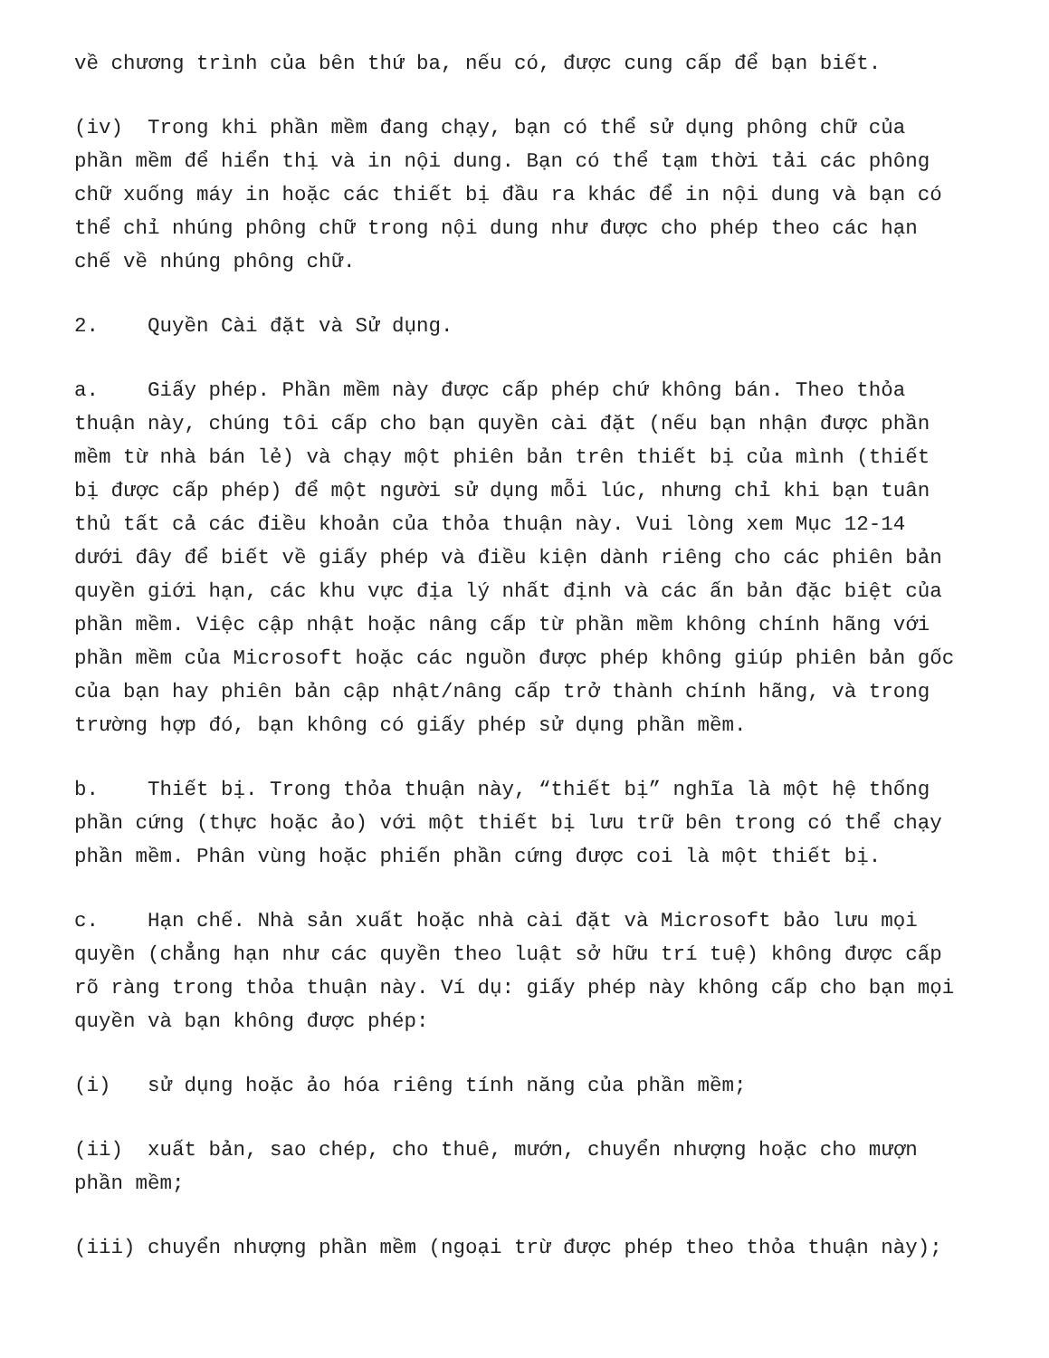về chương trình của bên thứ ba, nếu có, được cung cấp để bạn biết.
(iv) Trong khi phần mềm đang chạy, bạn có thể sử dụng phông chữ của phần mềm để hiển thị và in nội dung. Bạn có thể tạm thời tải các phông chữ xuống máy in hoặc các thiết bị đầu ra khác để in nội dung và bạn có thể chỉ nhúng phông chữ trong nội dung như được cho phép theo các hạn chế về nhúng phông chữ.
2. Quyền Cài đặt và Sử dụng.
a. Giấy phép. Phần mềm này được cấp phép chứ không bán. Theo thỏa thuận này, chúng tôi cấp cho bạn quyền cài đặt (nếu bạn nhận được phần mềm từ nhà bán lẻ) và chạy một phiên bản trên thiết bị của mình (thiết bị được cấp phép) để một người sử dụng mỗi lúc, nhưng chỉ khi bạn tuân thủ tất cả các điều khoản của thỏa thuận này. Vui lòng xem Mục 12-14 dưới đây để biết về giấy phép và điều kiện dành riêng cho các phiên bản quyền giới hạn, các khu vực địa lý nhất định và các ấn bản đặc biệt của phần mềm. Việc cập nhật hoặc nâng cấp từ phần mềm không chính hãng với phần mềm của Microsoft hoặc các nguồn được phép không giúp phiên bản gốc của bạn hay phiên bản cập nhật/nâng cấp trở thành chính hãng, và trong trường hợp đó, bạn không có giấy phép sử dụng phần mềm.
b. Thiết bị. Trong thỏa thuận này, “thiết bị” nghĩa là một hệ thống phần cứng (thực hoặc ảo) với một thiết bị lưu trữ bên trong có thể chạy phần mềm. Phân vùng hoặc phiến phần cứng được coi là một thiết bị.
c. Hạn chế. Nhà sản xuất hoặc nhà cài đặt và Microsoft bảo lưu mọi quyền (chẳng hạn như các quyền theo luật sở hữu trí tuệ) không được cấp rõ ràng trong thỏa thuận này. Ví dụ: giấy phép này không cấp cho bạn mọi quyền và bạn không được phép:
(i) sử dụng hoặc ảo hóa riêng tính năng của phần mềm;
(ii) xuất bản, sao chép, cho thuê, mướn, chuyển nhượng hoặc cho mượn phần mềm;
(iii) chuyển nhượng phần mềm (ngoại trừ được phép theo thỏa thuận này);